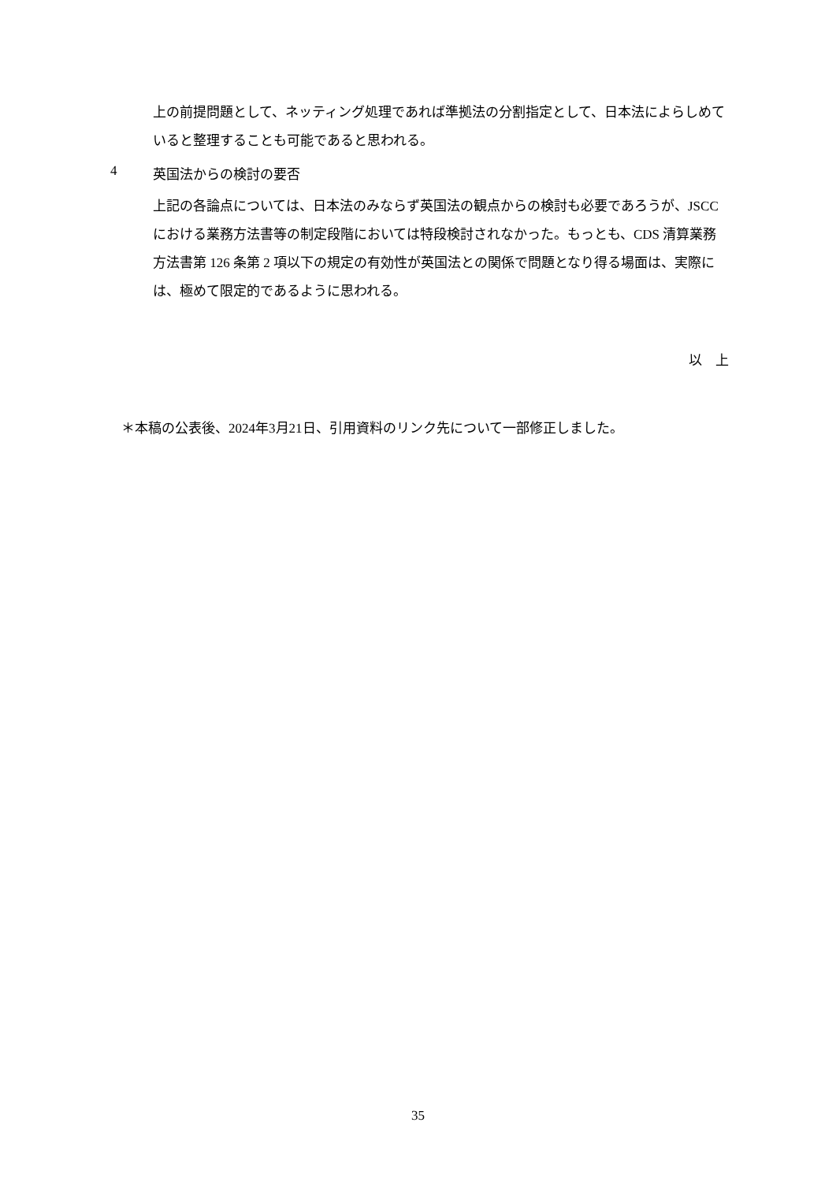上の前提問題として、ネッティング処理であれば準拠法の分割指定として、日本法によらしめていると整理することも可能であると思われる。
4 英国法からの検討の要否
上記の各論点については、日本法のみならず英国法の観点からの検討も必要であろうが、JSCC における業務方法書等の制定段階においては特段検討されなかった。もっとも、CDS 清算業務方法書第 126 条第 2 項以下の規定の有効性が英国法との関係で問題となり得る場面は、実際には、極めて限定的であるように思われる。
以　上
＊本稿の公表後、2024年3月21日、引用資料のリンク先について一部修正しました。
35